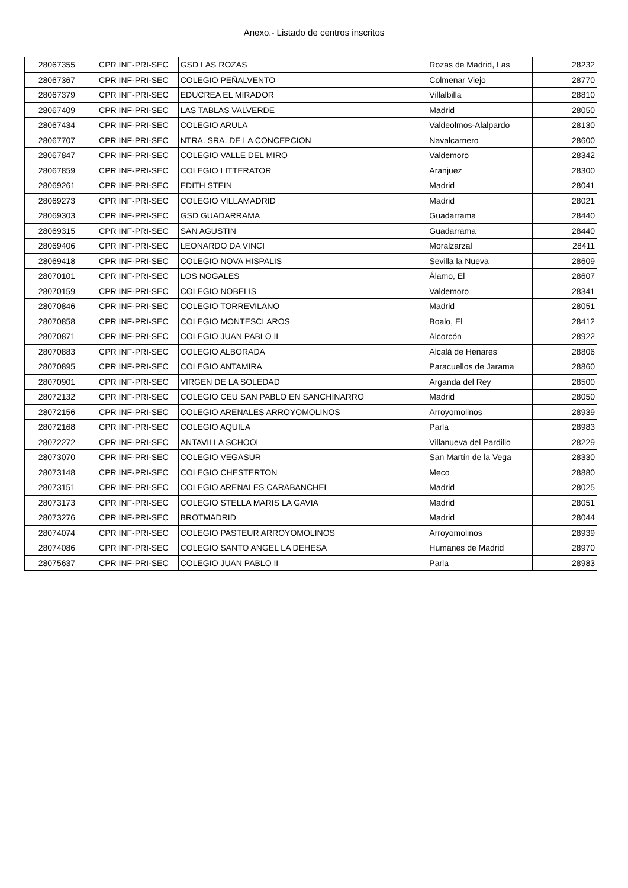Anexo.- Listado de centros inscritos
| 28067355 | CPR INF-PRI-SEC | GSD LAS ROZAS | Rozas de Madrid, Las | 28232 |
| 28067367 | CPR INF-PRI-SEC | COLEGIO PEÑALVENTO | Colmenar Viejo | 28770 |
| 28067379 | CPR INF-PRI-SEC | EDUCREA EL MIRADOR | Villalbilla | 28810 |
| 28067409 | CPR INF-PRI-SEC | LAS TABLAS VALVERDE | Madrid | 28050 |
| 28067434 | CPR INF-PRI-SEC | COLEGIO ARULA | Valdeolmos-Alalpardo | 28130 |
| 28067707 | CPR INF-PRI-SEC | NTRA. SRA. DE LA CONCEPCION | Navalcarnero | 28600 |
| 28067847 | CPR INF-PRI-SEC | COLEGIO VALLE DEL MIRO | Valdemoro | 28342 |
| 28067859 | CPR INF-PRI-SEC | COLEGIO LITTERATOR | Aranjuez | 28300 |
| 28069261 | CPR INF-PRI-SEC | EDITH STEIN | Madrid | 28041 |
| 28069273 | CPR INF-PRI-SEC | COLEGIO VILLAMADRID | Madrid | 28021 |
| 28069303 | CPR INF-PRI-SEC | GSD GUADARRAMA | Guadarrama | 28440 |
| 28069315 | CPR INF-PRI-SEC | SAN AGUSTIN | Guadarrama | 28440 |
| 28069406 | CPR INF-PRI-SEC | LEONARDO DA VINCI | Moralzarzal | 28411 |
| 28069418 | CPR INF-PRI-SEC | COLEGIO NOVA HISPALIS | Sevilla la Nueva | 28609 |
| 28070101 | CPR INF-PRI-SEC | LOS NOGALES | Álamo, El | 28607 |
| 28070159 | CPR INF-PRI-SEC | COLEGIO NOBELIS | Valdemoro | 28341 |
| 28070846 | CPR INF-PRI-SEC | COLEGIO TORREVILANO | Madrid | 28051 |
| 28070858 | CPR INF-PRI-SEC | COLEGIO MONTESCLAROS | Boalo, El | 28412 |
| 28070871 | CPR INF-PRI-SEC | COLEGIO JUAN PABLO II | Alcorcón | 28922 |
| 28070883 | CPR INF-PRI-SEC | COLEGIO ALBORADA | Alcalá de Henares | 28806 |
| 28070895 | CPR INF-PRI-SEC | COLEGIO ANTAMIRA | Paracuellos de Jarama | 28860 |
| 28070901 | CPR INF-PRI-SEC | VIRGEN DE LA SOLEDAD | Arganda del Rey | 28500 |
| 28072132 | CPR INF-PRI-SEC | COLEGIO CEU SAN PABLO EN SANCHINARRO | Madrid | 28050 |
| 28072156 | CPR INF-PRI-SEC | COLEGIO ARENALES ARROYOMOLINOS | Arroyomolinos | 28939 |
| 28072168 | CPR INF-PRI-SEC | COLEGIO AQUILA | Parla | 28983 |
| 28072272 | CPR INF-PRI-SEC | ANTAVILLA SCHOOL | Villanueva del Pardillo | 28229 |
| 28073070 | CPR INF-PRI-SEC | COLEGIO VEGASUR | San Martín de la Vega | 28330 |
| 28073148 | CPR INF-PRI-SEC | COLEGIO CHESTERTON | Meco | 28880 |
| 28073151 | CPR INF-PRI-SEC | COLEGIO ARENALES CARABANCHEL | Madrid | 28025 |
| 28073173 | CPR INF-PRI-SEC | COLEGIO STELLA MARIS LA GAVIA | Madrid | 28051 |
| 28073276 | CPR INF-PRI-SEC | BROTMADRID | Madrid | 28044 |
| 28074074 | CPR INF-PRI-SEC | COLEGIO PASTEUR ARROYOMOLINOS | Arroyomolinos | 28939 |
| 28074086 | CPR INF-PRI-SEC | COLEGIO SANTO ANGEL LA DEHESA | Humanes de Madrid | 28970 |
| 28075637 | CPR INF-PRI-SEC | COLEGIO JUAN PABLO II | Parla | 28983 |